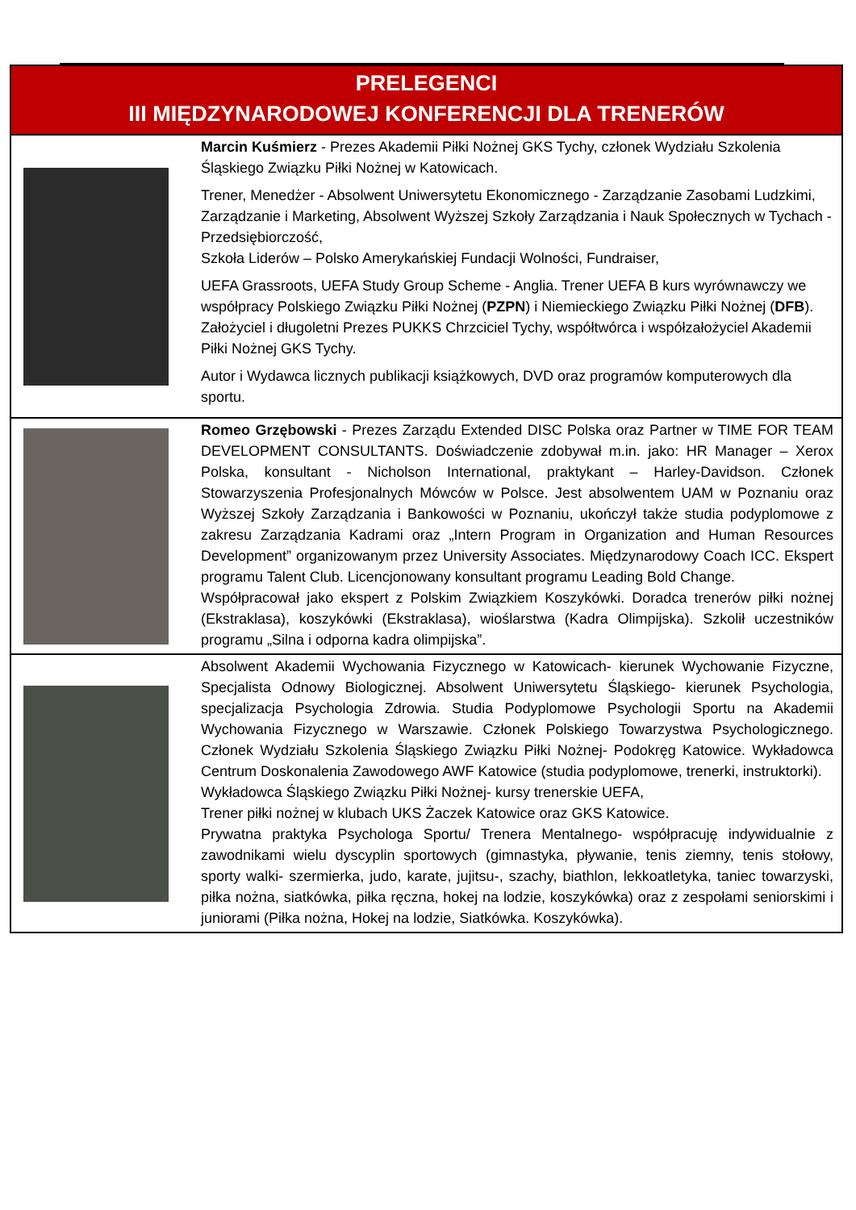| PRELEGENCI III MIĘDZYNARODOWEJ KONFERENCJI DLA TRENERÓW | |
| --- | --- |
| | Marcin Kuśmierz - Prezes Akademii Piłki Nożnej GKS Tychy, członek Wydziału Szkolenia Śląskiego Związku Piłki Nożnej w Katowicach. Trener, Menedżer - Absolwent Uniwersytetu Ekonomicznego - Zarządzanie Zasobami Ludzkimi, Zarządzanie i Marketing, Absolwent Wyższej Szkoły Zarządzania i Nauk Społecznych w Tychach - Przedsiębiorczość, Szkoła Liderów – Polsko Amerykańskiej Fundacji Wolności, Fundraiser, UEFA Grassroots, UEFA Study Group Scheme - Anglia. Trener UEFA B kurs wyrównawczy we współpracy Polskiego Związku Piłki Nożnej ( PZPN ) i Niemieckiego Związku Piłki Nożnej ( DFB ). Założyciel i długoletni Prezes PUKKS Chrzciciel Tychy, współtwórca i współzałożyciel Akademii Piłki Nożnej GKS Tychy. Autor i Wydawca licznych publikacji książkowych, DVD oraz programów komputerowych dla sportu. |
| | Romeo Grzębowski - Prezes Zarządu Extended DISC Polska oraz Partner w TIME FOR TEAM DEVELOPMENT CONSULTANTS. Doświadczenie zdobywał m.in. jako: HR Manager – Xerox Polska, konsultant - Nicholson International, praktykant – Harley-Davidson. Członek Stowarzyszenia Profesjonalnych Mówców w Polsce. Jest absolwentem UAM w Poznaniu oraz Wyższej Szkoły Zarządzania i Bankowości w Poznaniu, ukończył także studia podyplomowe z zakresu Zarządzania Kadrami oraz „Intern Program in Organization and Human Resources Development” organizowanym przez University Associates. Międzynarodowy Coach ICC. Ekspert programu Talent Club. Licencjonowany konsultant programu Leading Bold Change. Współpracował jako ekspert z Polskim Związkiem Koszykówki. Doradca trenerów piłki nożnej (Ekstraklasa), koszykówki (Ekstraklasa), wioślarstwa (Kadra Olimpijska). Szkolił uczestników programu „Silna i odporna kadra olimpijska”. |
| | Absolwent Akademii Wychowania Fizycznego w Katowicach- kierunek Wychowanie Fizyczne, Specjalista Odnowy Biologicznej. Absolwent Uniwersytetu Śląskiego- kierunek Psychologia, specjalizacja Psychologia Zdrowia. Studia Podyplomowe Psychologii Sportu na Akademii Wychowania Fizycznego w Warszawie. Członek Polskiego Towarzystwa Psychologicznego. Członek Wydziału Szkolenia Śląskiego Związku Piłki Nożnej- Podokręg Katowice. Wykładowca Centrum Doskonalenia Zawodowego AWF Katowice (studia podyplomowe, trenerki, instruktorki). Wykładowca Śląskiego Związku Piłki Nożnej- kursy trenerskie UEFA, Trener piłki nożnej w klubach UKS Żaczek Katowice oraz GKS Katowice. Prywatna praktyka Psychologa Sportu/ Trenera Mentalnego- współpracuję indywidualnie z zawodnikami wielu dyscyplin sportowych (gimnastyka, pływanie, tenis ziemny, tenis stołowy, sporty walki- szermierka, judo, karate, jujitsu-, szachy, biathlon, lekkoatletyka, taniec towarzyski, piłka nożna, siatkówka, piłka ręczna, hokej na lodzie, koszykówka) oraz z zespołami seniorskimi i juniorami (Piłka nożna, Hokej na lodzie, Siatkówka. Koszykówka). |